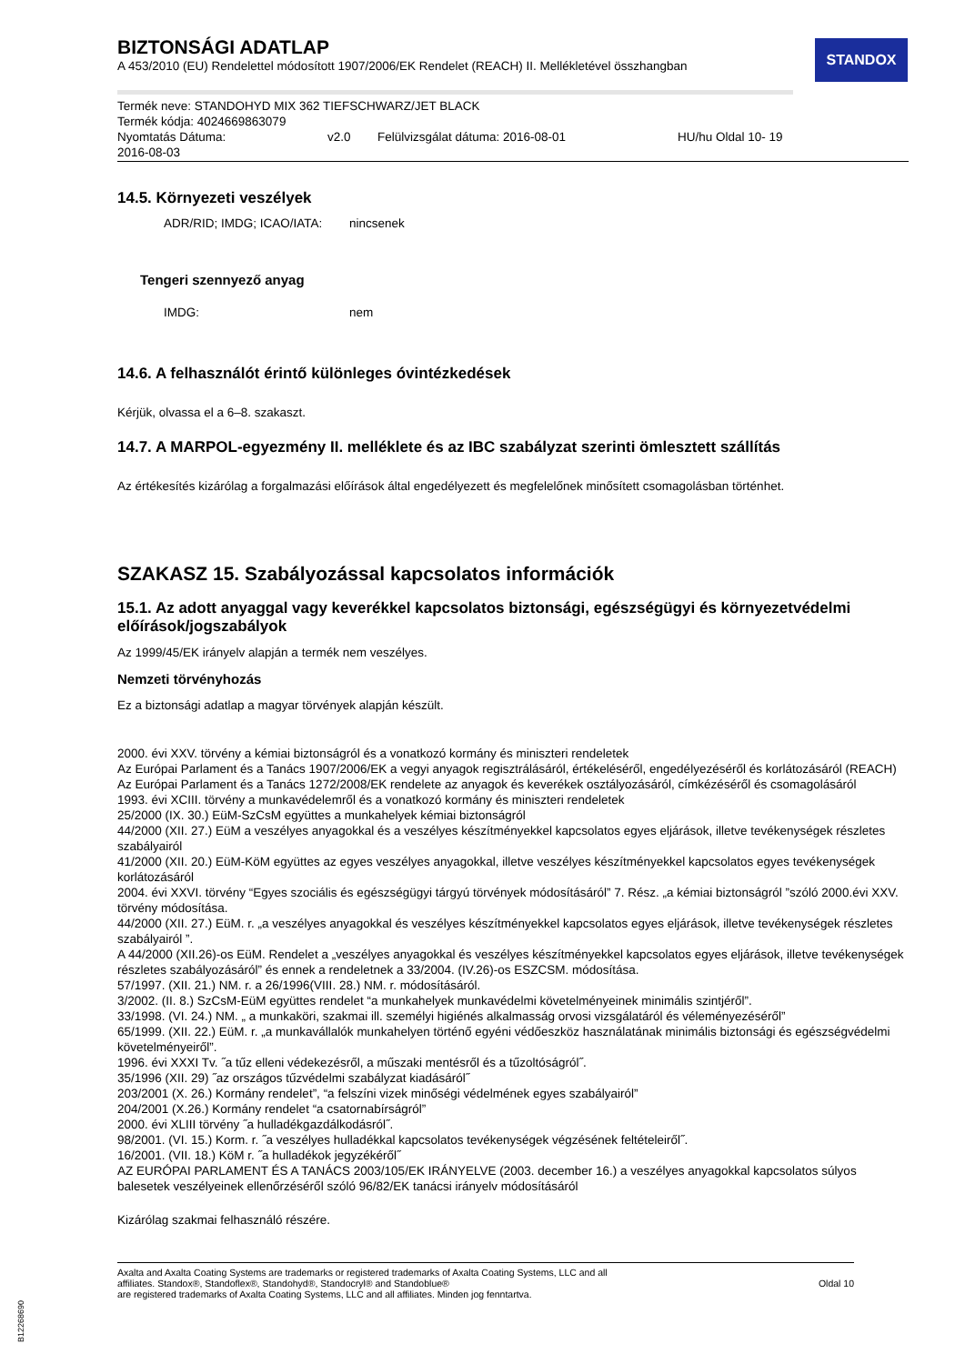STANDOX
BIZTONSÁGI ADATLAP
A 453/2010 (EU) Rendelettel módosított 1907/2006/EK Rendelet (REACH) II. Mellékletével összhangban
Termék neve: STANDOHYD MIX 362 TIEFSCHWARZ/JET BLACK
Termék kódja: 4024669863079
Nyomtatás Dátuma: v2.0 Felülvizsgálat dátuma: 2016-08-01 HU/hu Oldal 10- 19
2016-08-03
14.5. Környezeti veszélyek
ADR/RID; IMDG; ICAO/IATA: nincsenek
Tengeri szennyező anyag
IMDG: nem
14.6. A felhasználót érintő különleges óvintézkedések
Kérjük, olvassa el a 6–8. szakaszt.
14.7. A MARPOL-egyezmény II. melléklete és az IBC szabályzat szerinti ömlesztett szállítás
Az értékesítés kizárólag a forgalmazási előírások által engedélyezett és megfelelőnek minősített csomagolásban történhet.
SZAKASZ 15. Szabályozással kapcsolatos információk
15.1. Az adott anyaggal vagy keverékkel kapcsolatos biztonsági, egészségügyi és környezetvédelmi előírások/jogszabályok
Az 1999/45/EK irányelv alapján a termék nem veszélyes.
Nemzeti törvényhozás
Ez a biztonsági adatlap a magyar törvények alapján készült.
2000. évi XXV. törvény a kémiai biztonságról és a vonatkozó kormány és miniszteri rendeletek
Az Európai Parlament és a Tanács 1907/2006/EK a vegyi anyagok regisztrálásáról, értékeléséről, engedélyezéséről és korlátozásáról (REACH)
Az Európai Parlament és a Tanács 1272/2008/EK rendelete az anyagok és keverékek osztályozásáról, címkézéséről és csomagolásáról
1993. évi XCIII. törvény a munkavédelemről és a vonatkozó kormány és miniszteri rendeletek
25/2000 (IX. 30.) EüM-SzCsM együttes a munkahelyek kémiai biztonságról
44/2000 (XII. 27.) EüM a veszélyes anyagokkal és a veszélyes készítményekkel kapcsolatos egyes eljárások, illetve tevékenységek részletes szabályairól
41/2000 (XII. 20.) EüM-KöM együttes az egyes veszélyes anyagokkal, illetve veszélyes készítményekkel kapcsolatos egyes tevékenységek korlátozásáról
2004. évi XXVI. törvény “Egyes szociális és egészségügyi tárgyú törvények módosításáról” 7. Rész. „a kémiai biztonságról ”szóló 2000.évi XXV. törvény módosítása.
44/2000 (XII. 27.) EüM. r. „a veszélyes anyagokkal és veszélyes készítményekkel kapcsolatos egyes eljárások, illetve tevékenységek részletes szabályairól ”.
A 44/2000 (XII.26)-os EüM. Rendelet a „veszélyes anyagokkal és veszélyes készítményekkel kapcsolatos egyes eljárások, illetve tevékenységek részletes szabályozásáról” és ennek a rendeletnek a 33/2004. (IV.26)-os ESZCSM. módosítása.
57/1997. (XII. 21.) NM. r. a 26/1996(VIII. 28.) NM. r. módosításáról.
3/2002. (II. 8.) SzCsM-EüM együttes rendelet “a munkahelyek munkavédelmi követelményeinek minimális szintjéről”.
33/1998. (VI. 24.) NM. „ a munkaköri, szakmai ill. személyi higiénés alkalmasság orvosi vizsgálatáról és véleményezéséről”
65/1999. (XII. 22.) EüM. r. „a munkavállalók munkahelyen történő egyéni védőeszköz használatának minimális biztonsági és egészségvédelmi követelményeiről”.
1996. évi XXXI Tv. ˝a tűz elleni védekezésről, a műszaki mentésről és a tűzoltóságról˝.
35/1996 (XII. 29) ˝az országos tűzvédelmi szabályzat kiadásáról˝
203/2001 (X. 26.) Kormány rendelet”, “a felszíni vizek minőségi védelmének egyes szabályairól”
204/2001 (X.26.) Kormány rendelet “a csatornabírságról”
2000. évi XLIII törvény ˝a hulladékgazdálkodásról˝.
98/2001. (VI. 15.) Korm. r. ˝a veszélyes hulladékkal kapcsolatos tevékenységek végzésének feltételeiről˝.
16/2001. (VII. 18.) KöM r. ˝a hulladékok jegyzékéről˝
AZ EURÓPAI PARLAMENT ÉS A TANÁCS 2003/105/EK IRÁNYELVE (2003. december 16.) a veszélyes anyagokkal kapcsolatos súlyos balesetek veszélyeinek ellenőrzéséről szóló 96/82/EK tanácsi irányelv módosításáról
Kizárólag szakmai felhasználó részére.
Axalta and Axalta Coating Systems are trademarks or registered trademarks of Axalta Coating Systems, LLC and all
affiliates. Standox®, Standoflex®, Standohyd®, Standocryl® and Standoblue®
are registered trademarks of Axalta Coating Systems, LLC and all affiliates. Minden jog fenntartva.
Oldal 10
B12268690